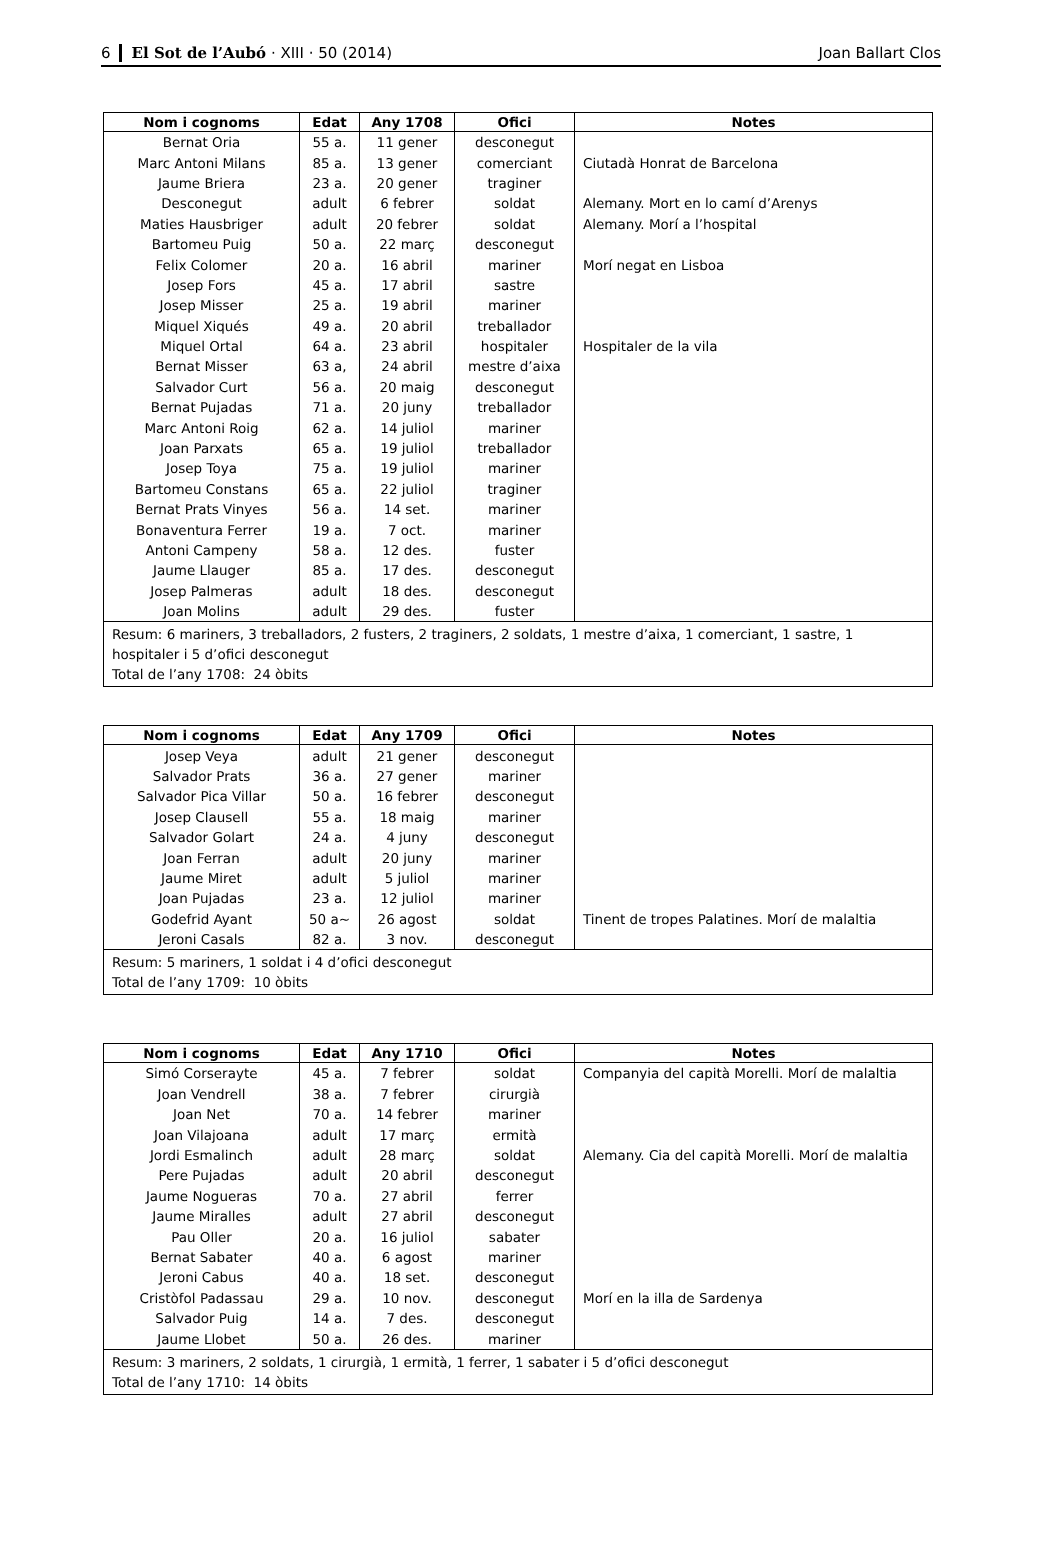6 El Sot de l’Aubó · XIII · 50 (2014) Joan Ballart Clos
| Nom i cognoms | Edat | Any 1708 | Ofici | Notes |
| --- | --- | --- | --- | --- |
| Bernat Oria | 55 a. | 11 gener | desconegut | |
| Marc Antoni Milans | 85 a. | 13 gener | comerciant | Ciutadà Honrat de Barcelona |
| Jaume Briera | 23 a. | 20 gener | traginer | |
| Desconegut | adult | 6 febrer | soldat | Alemany. Mort en lo camí d’Arenys |
| Maties Hausbriger | adult | 20 febrer | soldat | Alemany. Morí a l’hospital |
| Bartomeu Puig | 50 a. | 22 març | desconegut | |
| Felix Colomer | 20 a. | 16 abril | mariner | Morí negat en Lisboa |
| Josep Fors | 45 a. | 17 abril | sastre | |
| Josep Misser | 25 a. | 19 abril | mariner | |
| Miquel Xiqués | 49 a. | 20 abril | treballador | |
| Miquel Ortal | 64 a. | 23 abril | hospitaler | Hospitaler de la vila |
| Bernat Misser | 63 a, | 24 abril | mestre d’aixa | |
| Salvador Curt | 56 a. | 20 maig | desconegut | |
| Bernat Pujadas | 71 a. | 20 juny | treballador | |
| Marc Antoni Roig | 62 a. | 14 juliol | mariner | |
| Joan Parxats | 65 a. | 19 juliol | treballador | |
| Josep Toya | 75 a. | 19 juliol | mariner | |
| Bartomeu Constans | 65 a. | 22 juliol | traginer | |
| Bernat Prats Vinyes | 56 a. | 14 set. | mariner | |
| Bonaventura Ferrer | 19 a. | 7 oct. | mariner | |
| Antoni Campeny | 58 a. | 12 des. | fuster | |
| Jaume Llauger | 85 a. | 17 des. | desconegut | |
| Josep Palmeras | adult | 18 des. | desconegut | |
| Joan Molins | adult | 29 des. | fuster | |
| Resum: 6 mariners, 3 treballadors, 2 fusters, 2 traginers, 2 soldats, 1 mestre d’aixa, 1 comerciant, 1 sastre, 1 hospitaler i 5 d’ofici desconegut Total de l’any 1708: 24 òbits | | | | |
| Nom i cognoms | Edat | Any 1709 | Ofici | Notes |
| --- | --- | --- | --- | --- |
| Josep Veya | adult | 21 gener | desconegut | |
| Salvador Prats | 36 a. | 27 gener | mariner | |
| Salvador Pica Villar | 50 a. | 16 febrer | desconegut | |
| Josep Clausell | 55 a. | 18 maig | mariner | |
| Salvador Golart | 24 a. | 4 juny | desconegut | |
| Joan Ferran | adult | 20 juny | mariner | |
| Jaume Miret | adult | 5 juliol | mariner | |
| Joan Pujadas | 23 a. | 12 juliol | mariner | |
| Godefrid Ayant | 50 a~ | 26 agost | soldat | Tinent de tropes Palatines. Morí de malaltia |
| Jeroni Casals | 82 a. | 3 nov. | desconegut | |
| Resum: 5 mariners, 1 soldat i 4 d’ofici desconegut Total de l’any 1709: 10 òbits | | | | |
| Nom i cognoms | Edat | Any 1710 | Ofici | Notes |
| --- | --- | --- | --- | --- |
| Simó Corserayte | 45 a. | 7 febrer | soldat | Companyia del capità Morelli. Morí de malaltia |
| Joan Vendrell | 38 a. | 7 febrer | cirurgià | |
| Joan Net | 70 a. | 14 febrer | mariner | |
| Joan Vilajoana | adult | 17 març | ermità | |
| Jordi Esmalinch | adult | 28 març | soldat | Alemany. Cia del capità Morelli. Morí de malaltia |
| Pere Pujadas | adult | 20 abril | desconegut | |
| Jaume Nogueras | 70 a. | 27 abril | ferrer | |
| Jaume Miralles | adult | 27 abril | desconegut | |
| Pau Oller | 20 a. | 16 juliol | sabater | |
| Bernat Sabater | 40 a. | 6 agost | mariner | |
| Jeroni Cabus | 40 a. | 18 set. | desconegut | |
| Cristòfol Padassau | 29 a. | 10 nov. | desconegut | Morí en la illa de Sardenya |
| Salvador Puig | 14 a. | 7 des. | desconegut | |
| Jaume Llobet | 50 a. | 26 des. | mariner | |
| Resum: 3 mariners, 2 soldats, 1 cirurgià, 1 ermità, 1 ferrer, 1 sabater i 5 d’ofici desconegut Total de l’any 1710: 14 òbits | | | | |